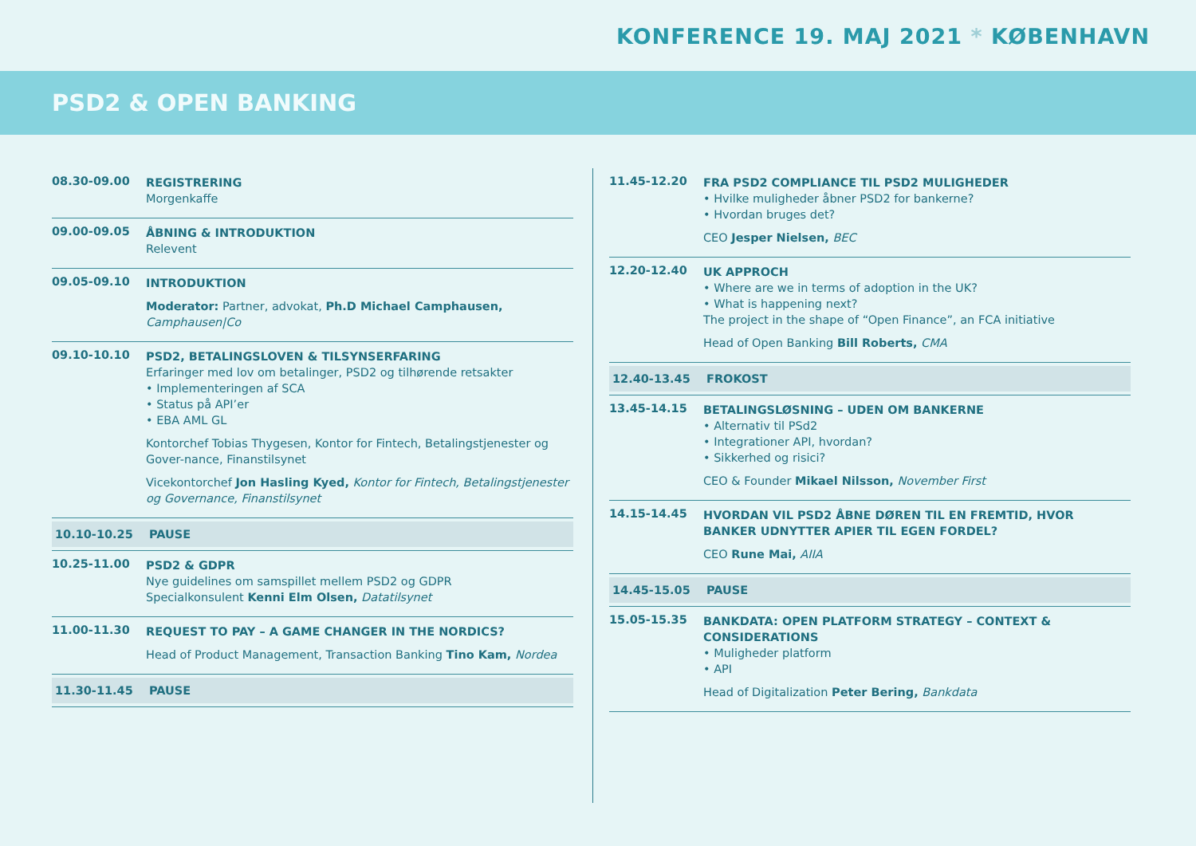KONFERENCE 19. MAJ 2021 * KØBENHAVN
PSD2 & OPEN BANKING
08.30-09.00
REGISTRERING
Morgenkaffe
09.00-09.05
ÅBNING & INTRODUKTION
Relevent
09.05-09.10
INTRODUKTION
Moderator: Partner, advokat, Ph.D Michael Camphausen, Camphausen|Co
09.10-10.10
PSD2, BETALINGSLOVEN & TILSYNSERFARING
Erfaringer med lov om betalinger, PSD2 og tilhørende retsakter
• Implementeringen af SCA
• Status på API’er
• EBA AML GL
Kontorchef Tobias Thygesen, Kontor for Fintech, Betalingstjenester og Gover-nance, Finanstilsynet
Vicekontorchef Jon Hasling Kyed, Kontor for Fintech, Betalingstjenester og Governance, Finanstilsynet
10.10-10.25 PAUSE
10.25-11.00
PSD2 & GDPR
Nye guidelines om samspillet mellem PSD2 og GDPR
Specialkonsulent Kenni Elm Olsen, Datatilsynet
11.00-11.30
REQUEST TO PAY – A GAME CHANGER IN THE NORDICS?
Head of Product Management, Transaction Banking Tino Kam, Nordea
11.30-11.45 PAUSE
11.45-12.20
FRA PSD2 COMPLIANCE TIL PSD2 MULIGHEDER
• Hvilke muligheder åbner PSD2 for bankerne?
• Hvordan bruges det?
CEO Jesper Nielsen, BEC
12.20-12.40
UK APPROCH
• Where are we in terms of adoption in the UK?
• What is happening next?
The project in the shape of “Open Finance”, an FCA initiative
Head of Open Banking Bill Roberts, CMA
12.40-13.45 FROKOST
13.45-14.15
BETALINGSLØSNING – UDEN OM BANKERNE
• Alternativ til PSd2
• Integrationer API, hvordan?
• Sikkerhed og risici?
CEO & Founder Mikael Nilsson, November First
14.15-14.45
HVORDAN VIL PSD2 ÅBNE DØREN TIL EN FREMTID, HVOR BANKER UDNYTTER APIER TIL EGEN FORDEL?
CEO Rune Mai, AIIA
14.45-15.05 PAUSE
15.05-15.35
BANKDATA: OPEN PLATFORM STRATEGY – CONTEXT & CONSIDERATIONS
• Muligheder platform
• API
Head of Digitalization Peter Bering, Bankdata